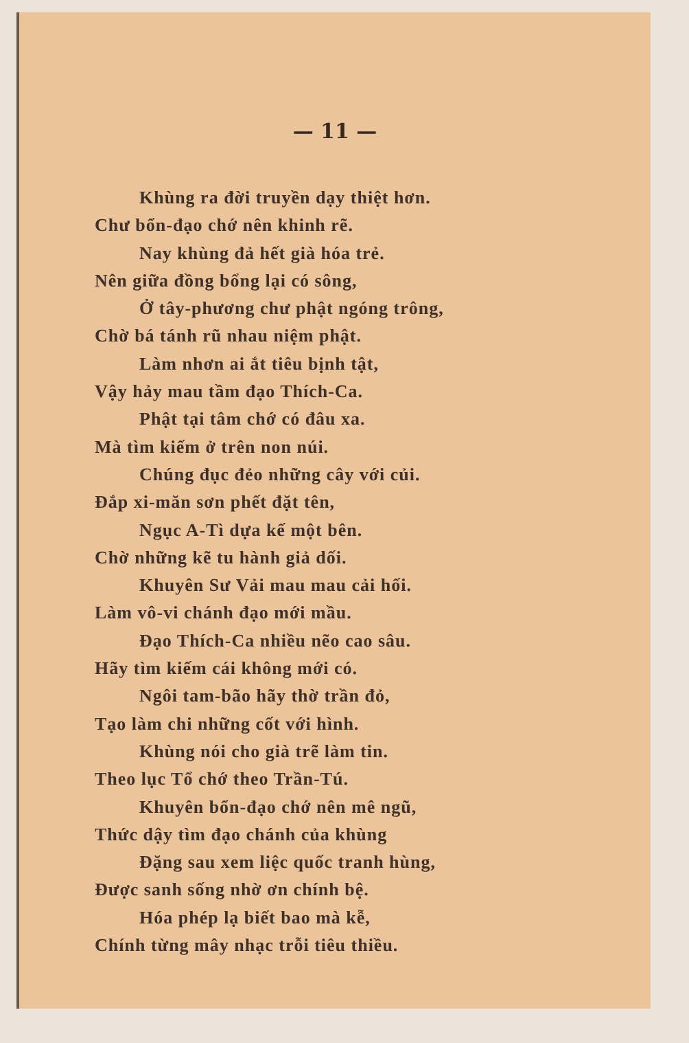— 11 —
Khùng ra đời truyền dạy thiệt hơn.
Chư bổn-đạo chớ nên khinh rẽ.
Nay khùng đả hết già hóa trẻ.
Nên giữa đồng bổng lại có sông,
Ở tây-phương chư phật ngóng trông,
Chờ bá tánh rũ nhau niệm phật.
Làm nhơn ai ắt tiêu bịnh tật,
Vậy hảy mau tầm đạo Thích-Ca.
Phật tại tâm chớ có đâu xa.
Mà tìm kiếm ở trên non núi.
Chúng đục đẻo những cây với củi.
Đắp xi-măn sơn phết đặt tên,
Ngục A-Tì dựa kế một bên.
Chờ những kẽ tu hành giả dối.
Khuyên Sư Vải mau mau cải hối.
Làm vô-vi chánh đạo mới mầu.
Đạo Thích-Ca nhiều nẽo cao sâu.
Hãy tìm kiếm cái không mới có.
Ngôi tam-bão hãy thờ trần đỏ,
Tạo làm chi những cốt với hình.
Khùng nói cho già trẽ làm tin.
Theo lục Tổ chớ theo Trần-Tú.
Khuyên bổn-đạo chớ nên mê ngũ,
Thức dậy tìm đạo chánh của khùng
Đặng sau xem liệc quốc tranh hùng,
Được sanh sống nhờ ơn chính bệ.
Hóa phép lạ biết bao mà kễ,
Chính từng mây nhạc trỗi tiêu thiều.